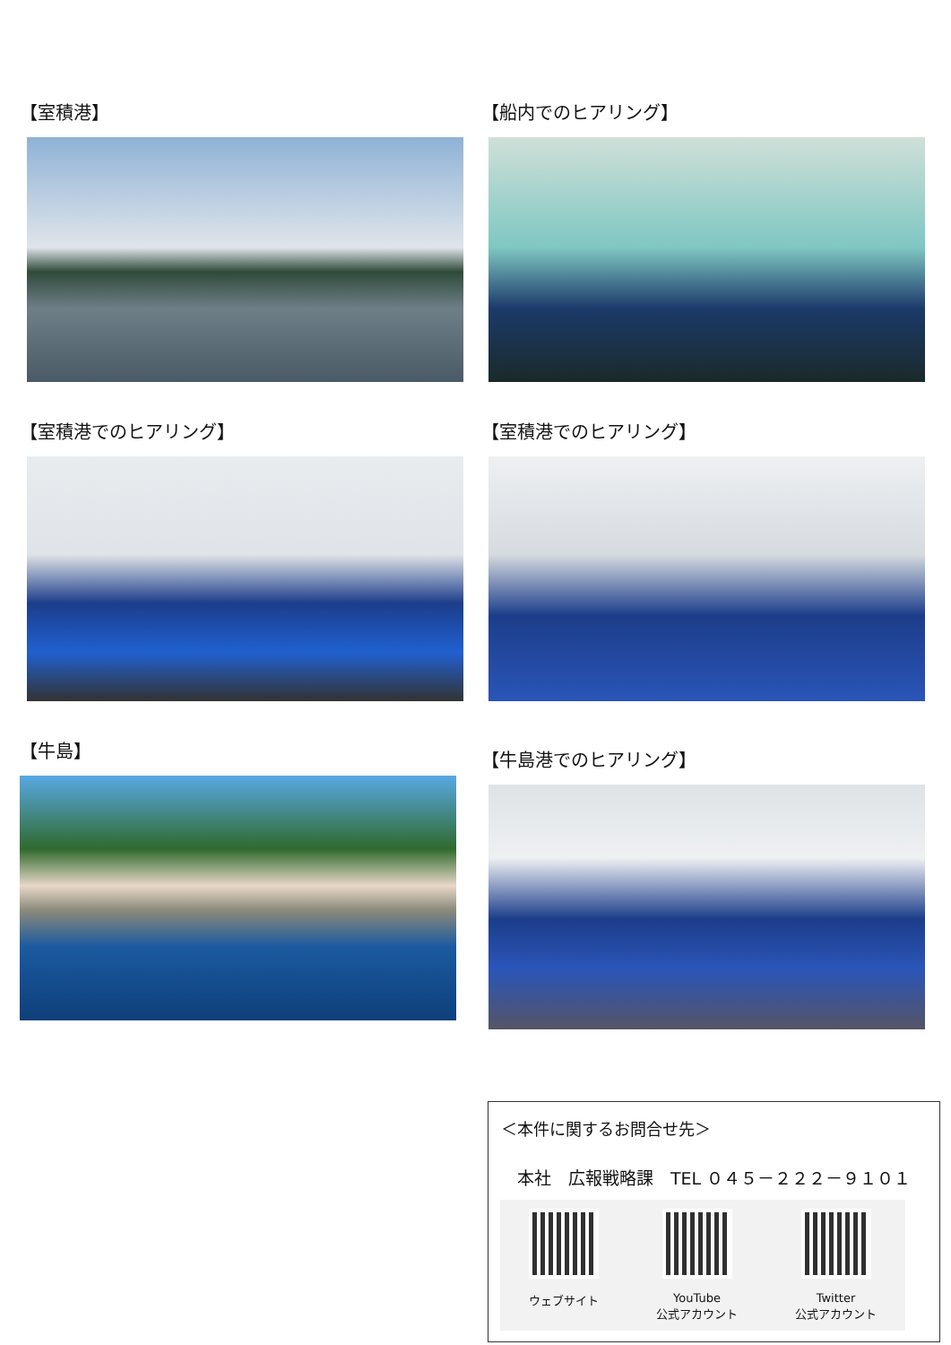【室積港】
【船内でのヒアリング】
【室積港でのヒアリング】
【室積港でのヒアリング】
【牛島】
【牛島港でのヒアリング】
＜本件に関するお問合せ先＞
本社　広報戦略課　TEL ０４５－２２２－９１０１
ウェブサイト YouTube
公式アカウント
Twitter
公式アカウント